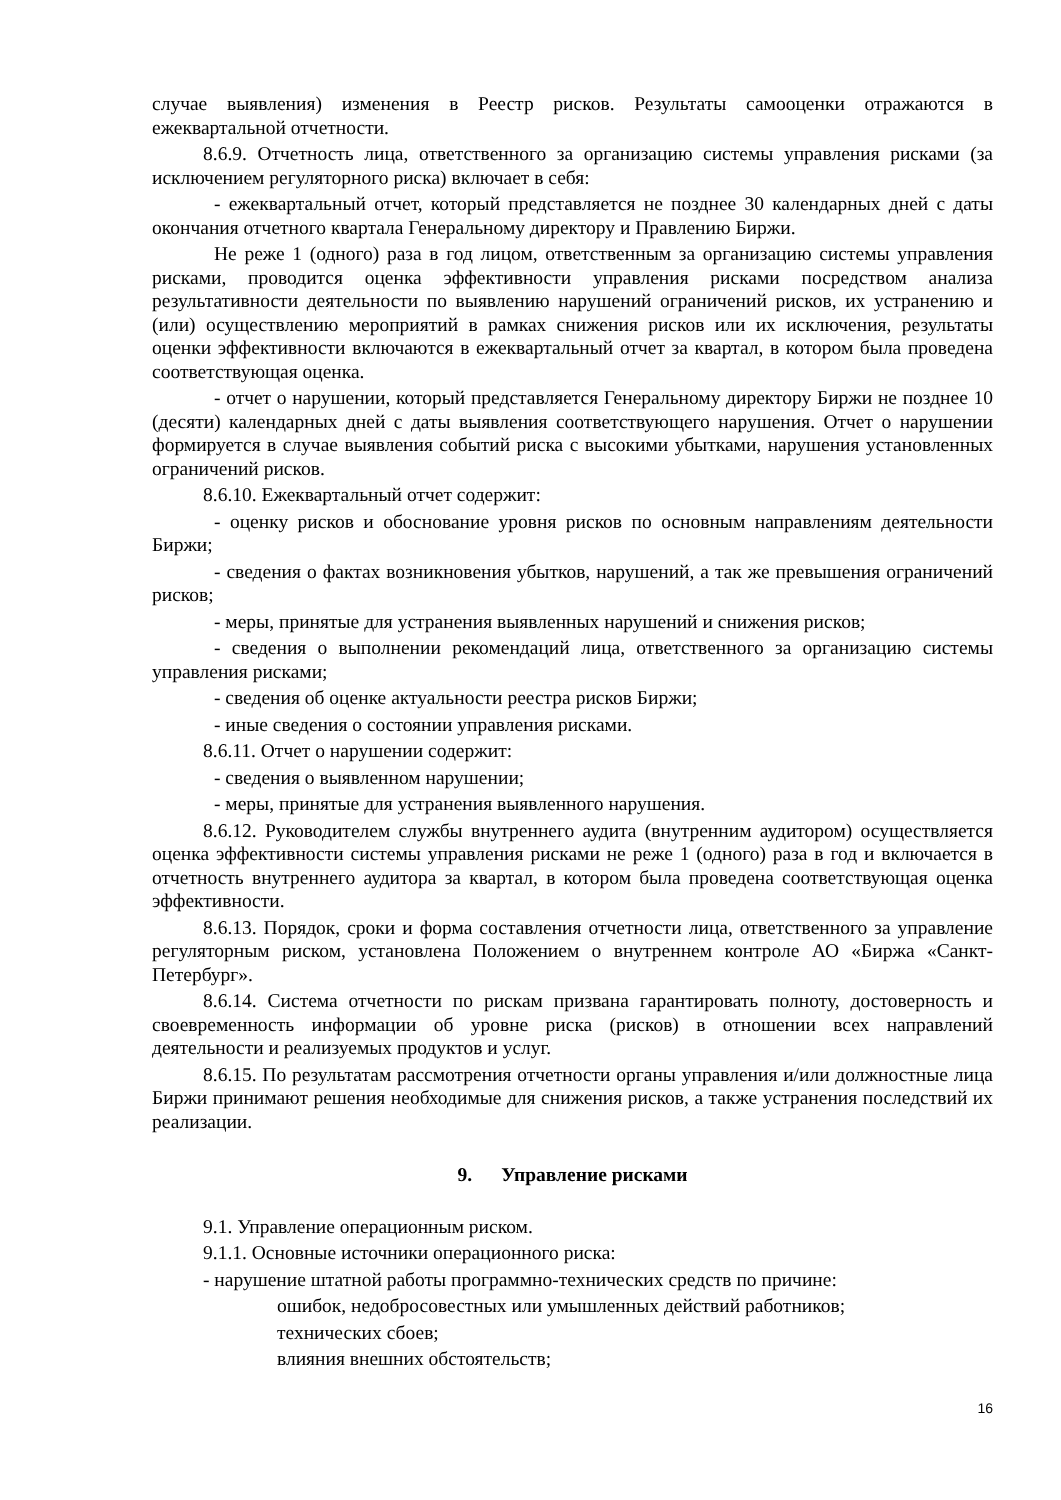случае выявления) изменения в Реестр рисков. Результаты самооценки отражаются в ежеквартальной отчетности.
8.6.9. Отчетность лица, ответственного за организацию системы управления рисками (за исключением регуляторного риска) включает в себя:
- ежеквартальный отчет, который представляется не позднее 30 календарных дней с даты окончания отчетного квартала Генеральному директору и Правлению Биржи.
Не реже 1 (одного) раза в год лицом, ответственным за организацию системы управления рисками, проводится оценка эффективности управления рисками посредством анализа результативности деятельности по выявлению нарушений ограничений рисков, их устранению и (или) осуществлению мероприятий в рамках снижения рисков или их исключения, результаты оценки эффективности включаются в ежеквартальный отчет за квартал, в котором была проведена соответствующая оценка.
- отчет о нарушении, который представляется Генеральному директору Биржи не позднее 10 (десяти) календарных дней с даты выявления соответствующего нарушения. Отчет о нарушении формируется в случае выявления событий риска с высокими убытками, нарушения установленных ограничений рисков.
8.6.10. Ежеквартальный отчет содержит:
- оценку рисков и обоснование уровня рисков по основным направлениям деятельности Биржи;
- сведения о фактах возникновения убытков, нарушений, а так же превышения ограничений рисков;
- меры, принятые для устранения выявленных нарушений и снижения рисков;
- сведения о выполнении рекомендаций лица, ответственного за организацию системы управления рисками;
- сведения об оценке актуальности реестра рисков Биржи;
- иные сведения о состоянии управления рисками.
8.6.11. Отчет о нарушении содержит:
- сведения о выявленном нарушении;
- меры, принятые для устранения выявленного нарушения.
8.6.12. Руководителем службы внутреннего аудита (внутренним аудитором) осуществляется оценка эффективности системы управления рисками не реже 1 (одного) раза в год и включается в отчетность внутреннего аудитора за квартал, в котором была проведена соответствующая оценка эффективности.
8.6.13. Порядок, сроки и форма составления отчетности лица, ответственного за управление регуляторным риском, установлена Положением о внутреннем контроле АО «Биржа «Санкт-Петербург».
8.6.14. Система отчетности по рискам призвана гарантировать полноту, достоверность и своевременность информации об уровне риска (рисков) в отношении всех направлений деятельности и реализуемых продуктов и услуг.
8.6.15. По результатам рассмотрения отчетности органы управления и/или должностные лица Биржи принимают решения необходимые для снижения рисков, а также устранения последствий их реализации.
9. Управление рисками
9.1. Управление операционным риском.
9.1.1. Основные источники операционного риска:
- нарушение штатной работы программно-технических средств по причине:
ошибок, недобросовестных или умышленных действий работников;
технических сбоев;
влияния внешних обстоятельств;
16